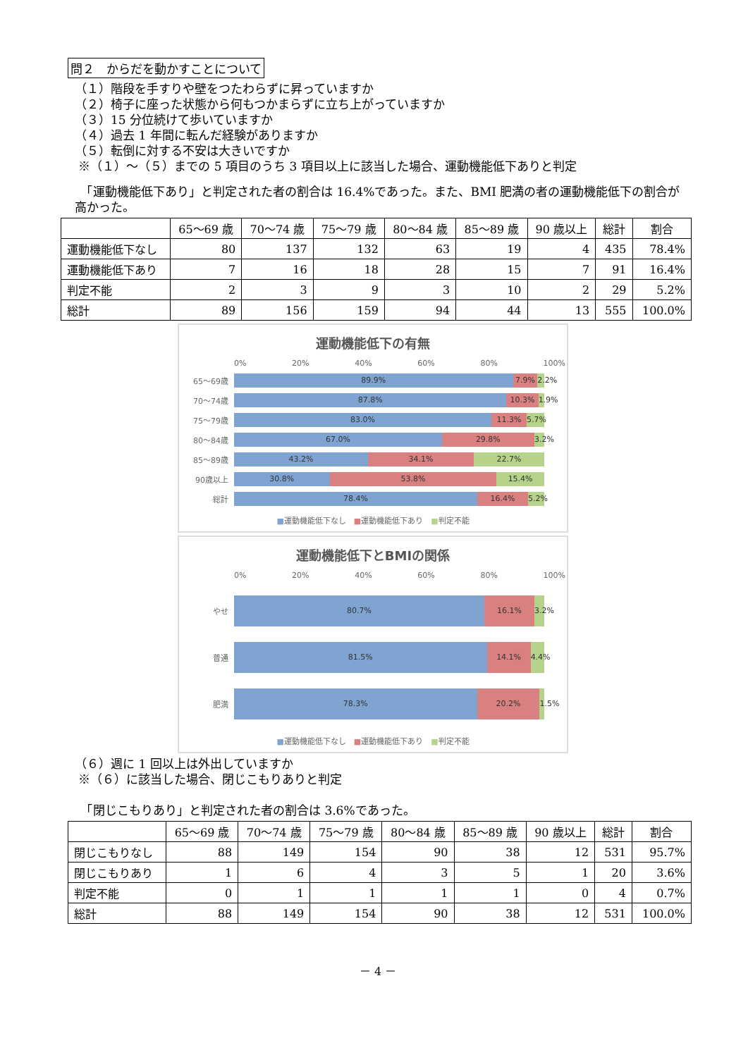問２　からだを動かすことについて
（１）階段を手すりや壁をつたわらずに昇っていますか
（２）椅子に座った状態から何もつかまらずに立ち上がっていますか
（３）15 分位続けて歩いていますか
（４）過去 1 年間に転んだ経験がありますか
（５）転倒に対する不安は大きいですか
※（１）～（５）までの 5 項目のうち 3 項目以上に該当した場合、運動機能低下ありと判定
　「運動機能低下あり」と判定された者の割合は 16.4%であった。また、BMI 肥満の者の運動機能低下の割合が高かった。
| | 65～69 歳 | 70～74 歳 | 75～79 歳 | 80～84 歳 | 85～89 歳 | 90 歳以上 | 総計 | 割合 |
| --- | --- | --- | --- | --- | --- | --- | --- | --- |
| 運動機能低下なし | 80 | 137 | 132 | 63 | 19 | 4 | 435 | 78.4% |
| 運動機能低下あり | 7 | 16 | 18 | 28 | 15 | 7 | 91 | 16.4% |
| 判定不能 | 2 | 3 | 9 | 3 | 10 | 2 | 29 | 5.2% |
| 総計 | 89 | 156 | 159 | 94 | 44 | 13 | 555 | 100.0% |
運動機能低下の有無
0% 20% 40% 60% 80% 100%
65～69歳
89.9% 7.9% 2.2%
70～74歳
87.8% 10.3% 1.9%
75～79歳
83.0% 11.3% 5.7%
80～84歳
67.0% 29.8% 3.2%
85～89歳
43.2% 34.1% 22.7%
90歳以上
30.8% 53.8% 15.4%
総計
78.4% 16.4% 5.2%
■運動機能低下なし　■運動機能低下あり　■判定不能
運動機能低下とBMIの関係
0% 20% 40% 60% 80% 100%
やせ
80.7% 16.1% 3.2%
普通
81.5% 14.1% 4.4%
肥満
78.3% 20.2% 1.5%
■運動機能低下なし　■運動機能低下あり　■判定不能
（６）週に 1 回以上は外出していますか
※（６）に該当した場合、閉じこもりありと判定
　「閉じこもりあり」と判定された者の割合は 3.6%であった。
| | 65～69 歳 | 70～74 歳 | 75～79 歳 | 80～84 歳 | 85～89 歳 | 90 歳以上 | 総計 | 割合 |
| --- | --- | --- | --- | --- | --- | --- | --- | --- |
| 閉じこもりなし | 88 | 149 | 154 | 90 | 38 | 12 | 531 | 95.7% |
| 閉じこもりあり | 1 | 6 | 4 | 3 | 5 | 1 | 20 | 3.6% |
| 判定不能 | 0 | 1 | 1 | 1 | 1 | 0 | 4 | 0.7% |
| 総計 | 88 | 149 | 154 | 90 | 38 | 12 | 531 | 100.0% |
－ 4 －